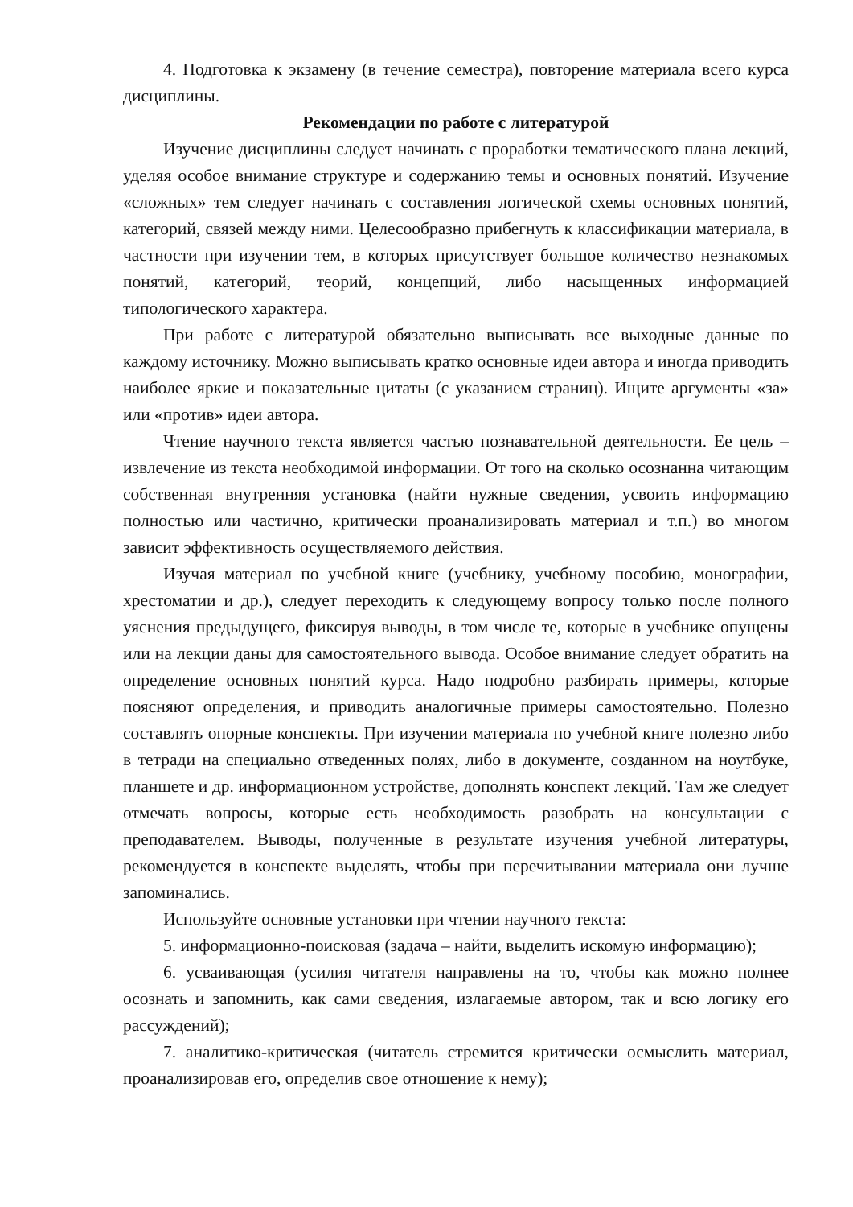4. Подготовка к экзамену (в течение семестра), повторение материала всего курса дисциплины.
Рекомендации по работе с литературой
Изучение дисциплины следует начинать с проработки тематического плана лекций, уделяя особое внимание структуре и содержанию темы и основных понятий. Изучение «сложных» тем следует начинать с составления логической схемы основных понятий, категорий, связей между ними. Целесообразно прибегнуть к классификации материала, в частности при изучении тем, в которых присутствует большое количество незнакомых понятий, категорий, теорий, концепций, либо насыщенных информацией типологического характера.
При работе с литературой обязательно выписывать все выходные данные по каждому источнику. Можно выписывать кратко основные идеи автора и иногда приводить наиболее яркие и показательные цитаты (с указанием страниц). Ищите аргументы «за» или «против» идеи автора.
Чтение научного текста является частью познавательной деятельности. Ее цель – извлечение из текста необходимой информации. От того на сколько осознанна читающим собственная внутренняя установка (найти нужные сведения, усвоить информацию полностью или частично, критически проанализировать материал и т.п.) во многом зависит эффективность осуществляемого действия.
Изучая материал по учебной книге (учебнику, учебному пособию, монографии, хрестоматии и др.), следует переходить к следующему вопросу только после полного уяснения предыдущего, фиксируя выводы, в том числе те, которые в учебнике опущены или на лекции даны для самостоятельного вывода. Особое внимание следует обратить на определение основных понятий курса. Надо подробно разбирать примеры, которые поясняют определения, и приводить аналогичные примеры самостоятельно. Полезно составлять опорные конспекты. При изучении материала по учебной книге полезно либо в тетради на специально отведенных полях, либо в документе, созданном на ноутбуке, планшете и др. информационном устройстве, дополнять конспект лекций. Там же следует отмечать вопросы, которые есть необходимость разобрать на консультации с преподавателем. Выводы, полученные в результате изучения учебной литературы, рекомендуется в конспекте выделять, чтобы при перечитывании материала они лучше запоминались.
Используйте основные установки при чтении научного текста:
5. информационно-поисковая (задача – найти, выделить искомую информацию);
6. усваивающая (усилия читателя направлены на то, чтобы как можно полнее осознать и запомнить, как сами сведения, излагаемые автором, так и всю логику его рассуждений);
7. аналитико-критическая (читатель стремится критически осмыслить материал, проанализировав его, определив свое отношение к нему);